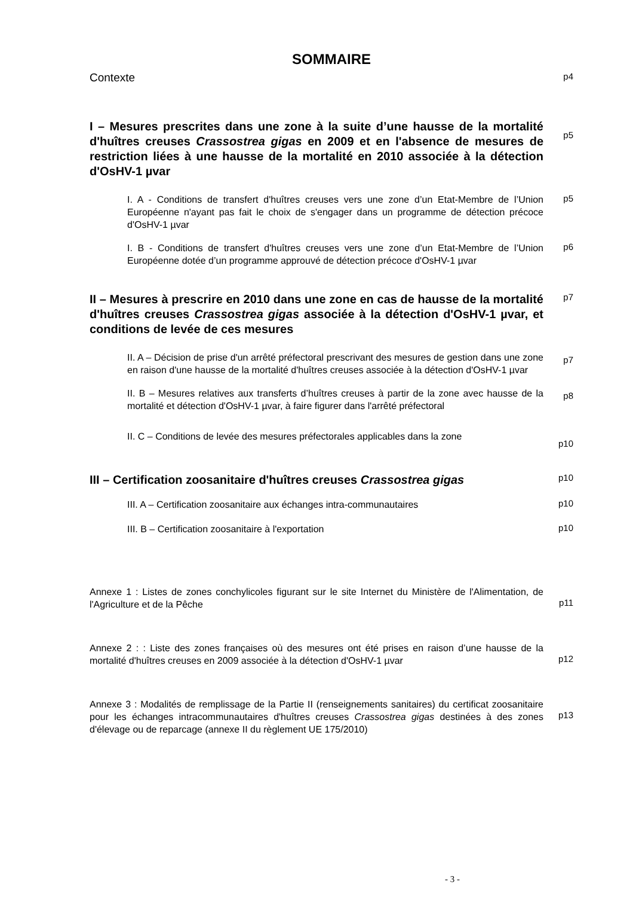SOMMAIRE
Contexte
p4
I – Mesures prescrites dans une zone à la suite d’une hausse de la mortalité d'huîtres creuses Crassostrea gigas en 2009 et en l'absence de mesures de restriction liées à une hausse de la mortalité en 2010 associée à la détection d'OsHV-1 µvar
p5
I. A - Conditions de transfert d'huîtres creuses vers une zone d’un Etat-Membre de l’Union Européenne n'ayant pas fait le choix de s'engager dans un programme de détection précoce d'OsHV-1 µvar
p5
I. B - Conditions de transfert d'huîtres creuses vers une zone d’un Etat-Membre de l’Union Européenne dotée d’un programme approuvé de détection précoce d'OsHV-1 µvar
p6
II – Mesures à prescrire en 2010 dans une zone en cas de hausse de la mortalité d'huîtres creuses Crassostrea gigas associée à la détection d'OsHV-1 µvar, et conditions de levée de ces mesures
p7
II. A – Décision de prise d'un arrêté préfectoral prescrivant des mesures de gestion dans une zone en raison d'une hausse de la mortalité d'huîtres creuses associée à la détection d'OsHV-1 µvar
p7
II. B – Mesures relatives aux transferts d’huîtres creuses à partir de la zone avec hausse de la mortalité et détection d'OsHV-1 µvar, à faire figurer dans l'arrêté préfectoral
p8
II. C – Conditions de levée des mesures préfectorales applicables dans la zone
p10
III – Certification zoosanitaire d'huîtres creuses Crassostrea gigas
p10
III. A – Certification zoosanitaire aux échanges intra-communautaires
p10
III. B – Certification zoosanitaire à l'exportation
p10
Annexe 1 : Listes de zones conchylicoles figurant sur le site Internet du Ministère de l'Alimentation, de l'Agriculture et de la Pêche
p11
Annexe 2 : : Liste des zones françaises où des mesures ont été prises en raison d’une hausse de la mortalité d'huîtres creuses en 2009 associée à la détection d'OsHV-1 µvar
p12
Annexe 3 : Modalités de remplissage de la Partie II (renseignements sanitaires) du certificat zoosanitaire pour les échanges intracommunautaires d'huîtres creuses Crassostrea gigas destinées à des zones d'élevage ou de reparcage (annexe II du règlement UE 175/2010)
p13
- 3 -